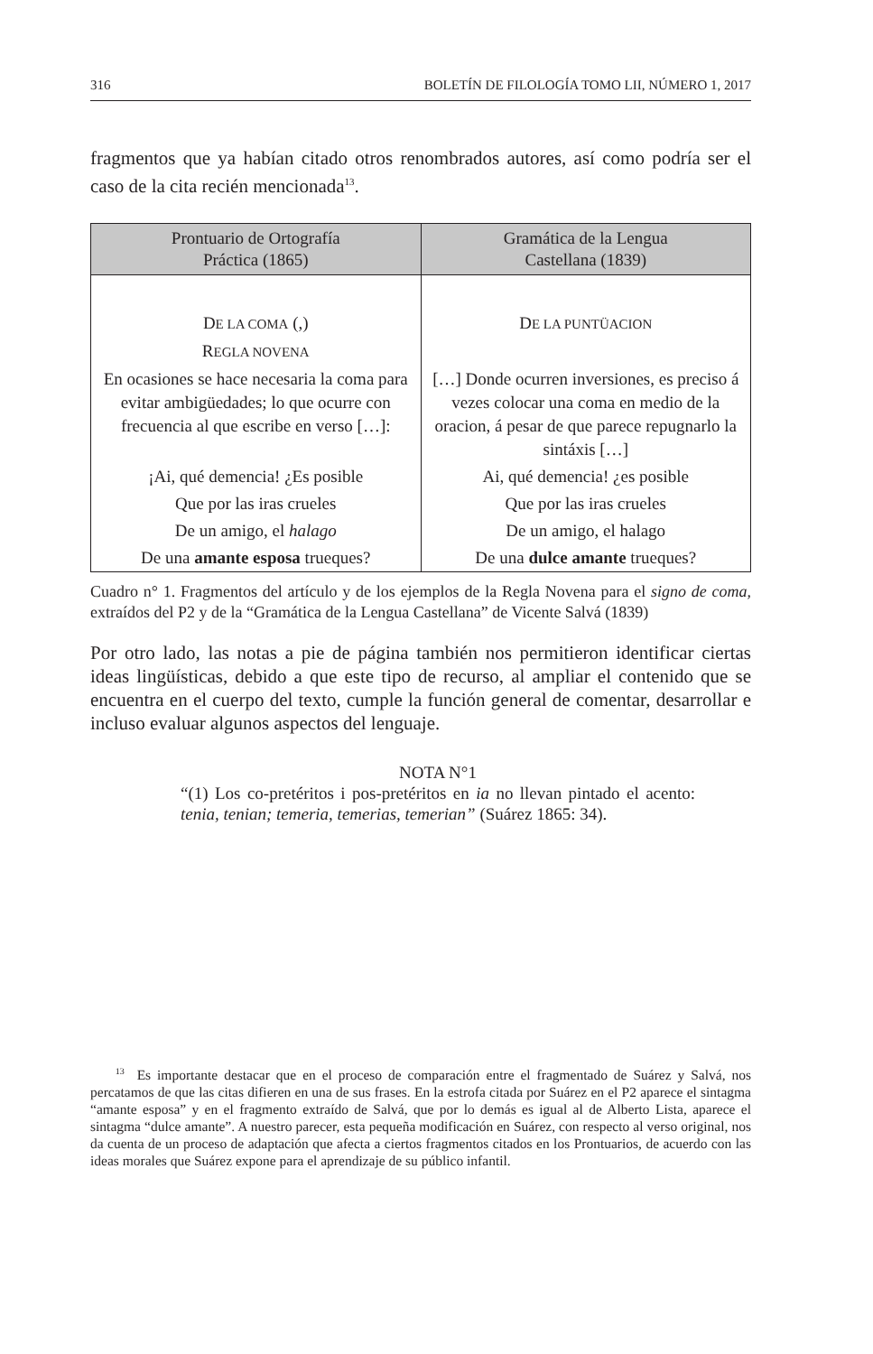316 BOLETÍN DE FILOLOGÍA TOMO LII, NÚMERO 1, 2017
fragmentos que ya habían citado otros renombrados autores, así como podría ser el caso de la cita recién mencionada<sup>13</sup>.
| Prontuario de Ortografía Práctica (1865) | Gramática de la Lengua Castellana (1839) |
| --- | --- |
| D E LA COMA (,) | D E LA PUNTÜACION |
| R EGLA NOVENA | |
| En ocasiones se hace necesaria la coma para evitar ambigüedades; lo que ocurre con frecuencia al que escribe en verso […]: | […] Donde ocurren inversiones, es preciso á vezes colocar una coma en medio de la oracion, á pesar de que parece repugnarlo la sintáxis […] |
| ¡Ai, qué demencia! ¿Es posible | Ai, qué demencia! ¿es posible |
| Que por las iras crueles | Que por las iras crueles |
| De un amigo, el halago | De un amigo, el halago |
| De una amante esposa trueques? | De una dulce amante trueques? |
Cuadro n° 1. Fragmentos del artículo y de los ejemplos de la Regla Novena para el signo de coma, extraídos del P2 y de la “Gramática de la Lengua Castellana” de Vicente Salvá (1839)
Por otro lado, las notas a pie de página también nos permitieron identificar ciertas ideas lingüísticas, debido a que este tipo de recurso, al ampliar el contenido que se encuentra en el cuerpo del texto, cumple la función general de comentar, desarrollar e incluso evaluar algunos aspectos del lenguaje.
NOTA N°1
“(1) Los co-pretéritos i pos-pretéritos en ia no llevan pintado el acento: tenia, tenian; temeria, temerias, temerian” (Suárez 1865: 34).
<sup>13</sup> Es importante destacar que en el proceso de comparación entre el fragmentado de Suárez y Salvá, nos percatamos de que las citas difieren en una de sus frases. En la estrofa citada por Suárez en el P2 aparece el sintagma “amante esposa” y en el fragmento extraído de Salvá, que por lo demás es igual al de Alberto Lista, aparece el sintagma “dulce amante”. A nuestro parecer, esta pequeña modificación en Suárez, con respecto al verso original, nos da cuenta de un proceso de adaptación que afecta a ciertos fragmentos citados en los Prontuarios, de acuerdo con las ideas morales que Suárez expone para el aprendizaje de su público infantil.